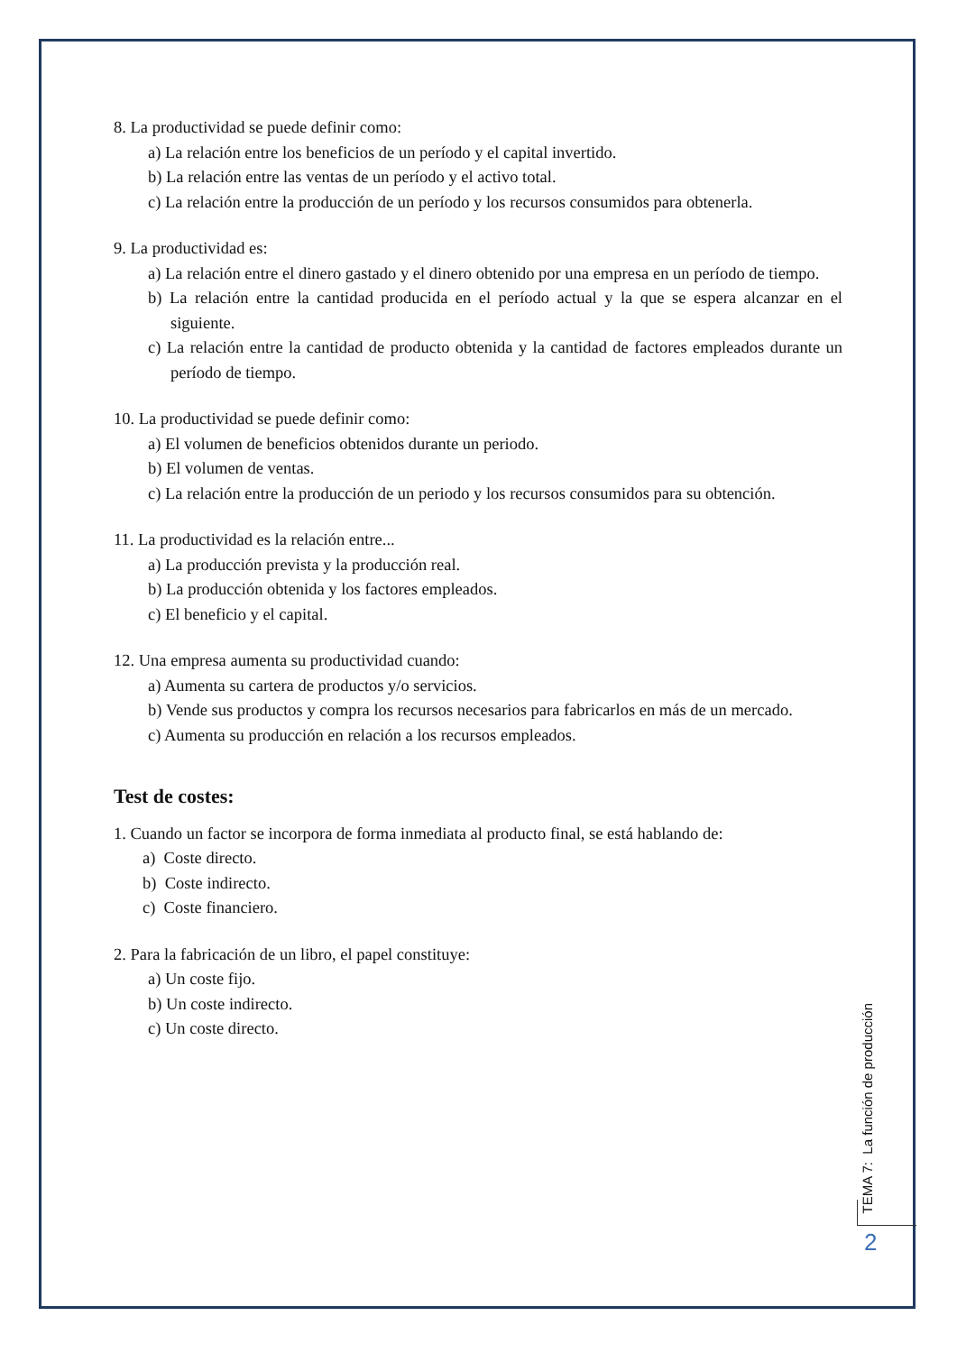8. La productividad se puede definir como:
a) La relación entre los beneficios de un período y el capital invertido.
b) La relación entre las ventas de un período y el activo total.
c) La relación entre la producción de un período y los recursos consumidos para obtenerla.
9. La productividad es:
a) La relación entre el dinero gastado y el dinero obtenido por una empresa en un período de tiempo.
b) La relación entre la cantidad producida en el período actual y la que se espera alcanzar en el siguiente.
c) La relación entre la cantidad de producto obtenida y la cantidad de factores empleados durante un período de tiempo.
10. La productividad se puede definir como:
a) El volumen de beneficios obtenidos durante un periodo.
b) El volumen de ventas.
c) La relación entre la producción de un periodo y los recursos consumidos para su obtención.
11. La productividad es la relación entre...
a) La producción prevista y la producción real.
b) La producción obtenida y los factores empleados.
c) El beneficio y el capital.
12. Una empresa aumenta su productividad cuando:
a) Aumenta su cartera de productos y/o servicios.
b) Vende sus productos y compra los recursos necesarios para fabricarlos en más de un mercado.
c) Aumenta su producción en relación a los recursos empleados.
Test de costes:
1. Cuando un factor se incorpora de forma inmediata al producto final, se está hablando de:
a) Coste directo.
b) Coste indirecto.
c) Coste financiero.
2. Para la fabricación de un libro, el papel constituye:
a) Un coste fijo.
b) Un coste indirecto.
c) Un coste directo.
TEMA 7: La función de producción
2